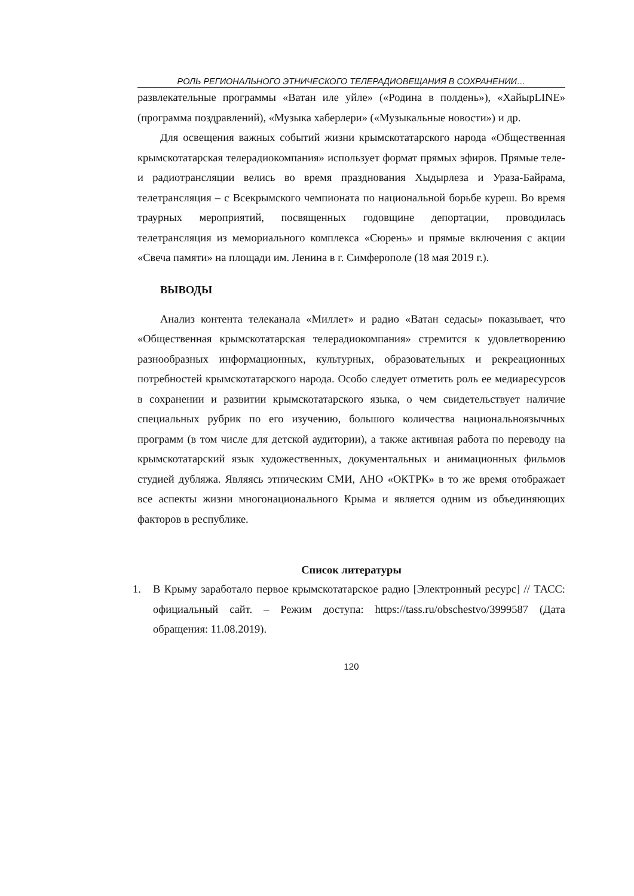РОЛЬ РЕГИОНАЛЬНОГО ЭТНИЧЕСКОГО ТЕЛЕРАДИОВЕЩАНИЯ В СОХРАНЕНИИ…
развлекательные программы «Ватан иле уйле» («Родина в полдень»), «ХайырLINE» (программа поздравлений), «Музыка хаберлери» («Музыкальные новости») и др.
Для освещения важных событий жизни крымскотатарского народа «Общественная крымскотатарская телерадиокомпания» использует формат прямых эфиров. Прямые теле- и радиотрансляции велись во время празднования Хыдырлеза и Ураза-Байрама, телетрансляция – с Всекрымского чемпионата по национальной борьбе куреш. Во время траурных мероприятий, посвященных годовщине депортации, проводилась телетрансляция из мемориального комплекса «Сюрень» и прямые включения с акции «Свеча памяти» на площади им. Ленина в г. Симферополе (18 мая 2019 г.).
ВЫВОДЫ
Анализ контента телеканала «Миллет» и радио «Ватан седасы» показывает, что «Общественная крымскотатарская телерадиокомпания» стремится к удовлетворению разнообразных информационных, культурных, образовательных и рекреационных потребностей крымскотатарского народа. Особо следует отметить роль ее медиаресурсов в сохранении и развитии крымскотатарского языка, о чем свидетельствует наличие специальных рубрик по его изучению, большого количества национальноязычных программ (в том числе для детской аудитории), а также активная работа по переводу на крымскотатарский язык художественных, документальных и анимационных фильмов студией дубляжа. Являясь этническим СМИ, АНО «ОКТРК» в то же время отображает все аспекты жизни многонационального Крыма и является одним из объединяющих факторов в республике.
Список литературы
1. В Крыму заработало первое крымскотатарское радио [Электронный ресурс] // ТАСС: официальный сайт. – Режим доступа: https://tass.ru/obschestvo/3999587 (Дата обращения: 11.08.2019).
120